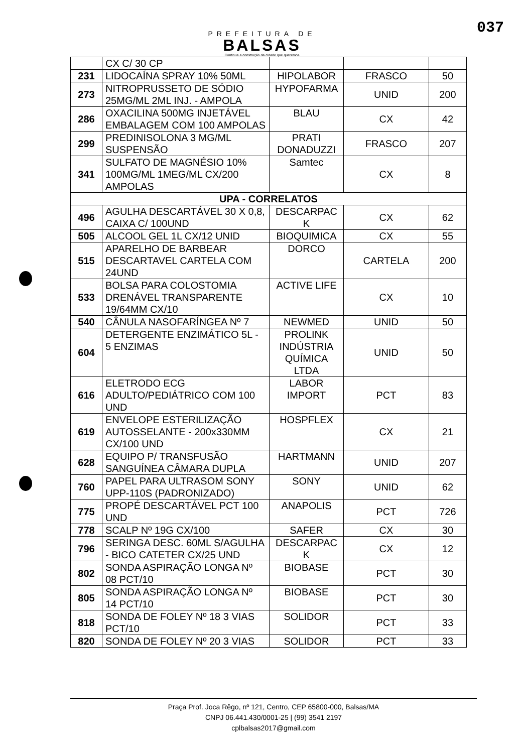037
PREFEITURA DE
BALSAS
Continua a construção da cidade que queremos
| | CX C/ 30 CP | | | |
| 231 | LIDOCAÍNA SPRAY 10% 50ML | HIPOLABOR | FRASCO | 50 |
| 273 | NITROPRUSSETO DE SÓDIO 25MG/ML 2ML INJ. - AMPOLA | HYPOFARMA | UNID | 200 |
| 286 | OXACILINA 500MG INJETÁVEL EMBALAGEM COM 100 AMPOLAS | BLAU | CX | 42 |
| 299 | PREDINISOLONA 3 MG/ML SUSPENSÃO | PRATI DONADUZZI | FRASCO | 207 |
| 341 | SULFATO DE MAGNÉSIO 10% 100MG/ML 1MEG/ML CX/200 AMPOLAS | Samtec | CX | 8 |
| UPA - CORRELATOS | | | | |
| 496 | AGULHA DESCARTÁVEL 30 X 0,8, CAIXA C/ 100UND | DESCARPAC K | CX | 62 |
| 505 | ALCOOL GEL 1L CX/12 UNID | BIOQUIMICA | CX | 55 |
| 515 | APARELHO DE BARBEAR DESCARTAVEL CARTELA COM 24UND | DORCO | CARTELA | 200 |
| 533 | BOLSA PARA COLOSTOMIA DRENÁVEL TRANSPARENTE 19/64MM CX/10 | ACTIVE LIFE | CX | 10 |
| 540 | CÂNULA NASOFARÍNGEA Nº 7 | NEWMED | UNID | 50 |
| 604 | DETERGENTE ENZIMÁTICO 5L - 5 ENZIMAS | PROLINK INDÚSTRIA QUÍMICA LTDA | UNID | 50 |
| 616 | ELETRODO ECG ADULTO/PEDIÁTRICO COM 100 UND | LABOR IMPORT | PCT | 83 |
| 619 | ENVELOPE ESTERILIZAÇÃO AUTOSSELANTE - 200x330MM CX/100 UND | HOSPFLEX | CX | 21 |
| 628 | EQUIPO P/ TRANSFUSÃO SANGUÍNEA CÂMARA DUPLA | HARTMANN | UNID | 207 |
| 760 | PAPEL PARA ULTRASOM SONY UPP-110S (PADRONIZADO) | SONY | UNID | 62 |
| 775 | PROPÉ DESCARTÁVEL PCT 100 UND | ANAPOLIS | PCT | 726 |
| 778 | SCALP Nº 19G CX/100 | SAFER | CX | 30 |
| 796 | SERINGA DESC. 60ML S/AGULHA - BICO CATETER CX/25 UND | DESCARPAC K | CX | 12 |
| 802 | SONDA ASPIRAÇÃO LONGA Nº 08 PCT/10 | BIOBASE | PCT | 30 |
| 805 | SONDA ASPIRAÇÃO LONGA Nº 14 PCT/10 | BIOBASE | PCT | 30 |
| 818 | SONDA DE FOLEY Nº 18 3 VIAS PCT/10 | SOLIDOR | PCT | 33 |
| 820 | SONDA DE FOLEY Nº 20 3 VIAS | SOLIDOR | PCT | 33 |
Praça Prof. Joca Rêgo, nº 121, Centro, CEP 65800-000, Balsas/MA
CNPJ 06.441.430/0001-25 | (99) 3541 2197
cplbalsas2017@gmail.com